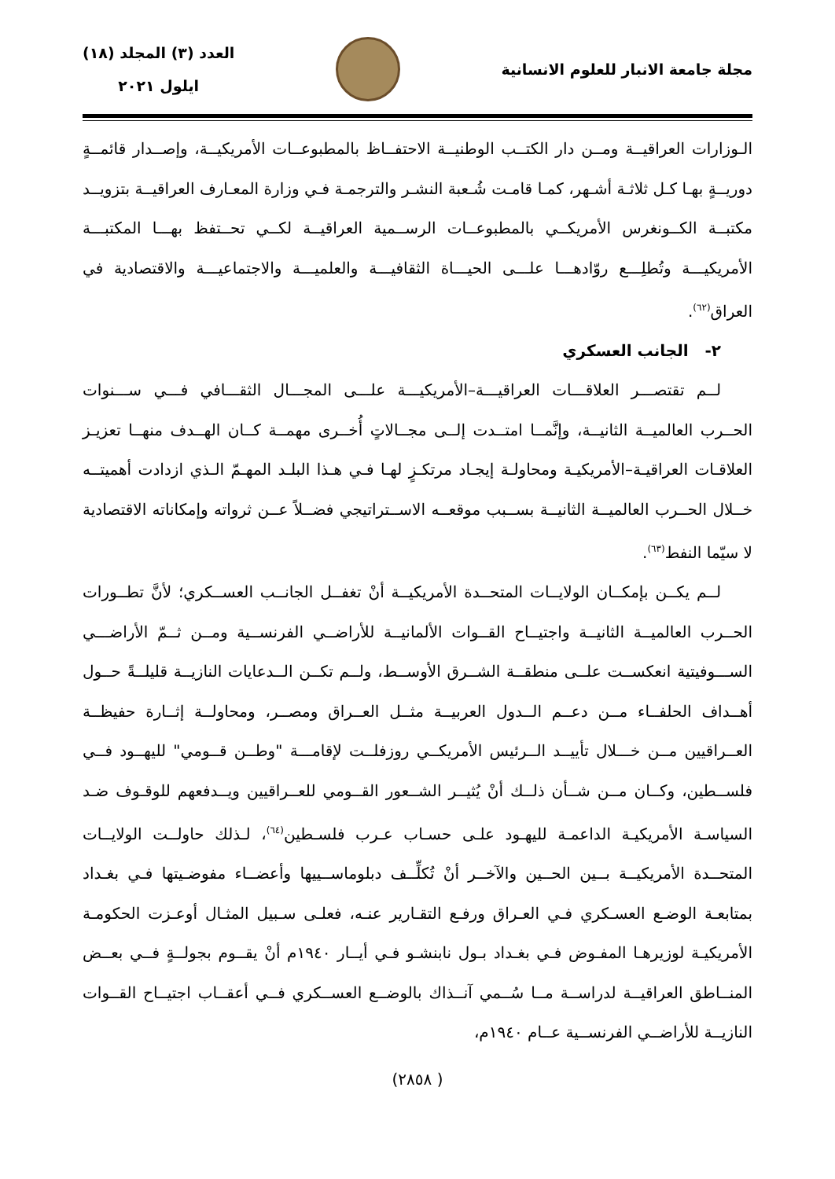مجلة جامعة الانبار للعلوم الانسانية
العدد (٣) المجلد (١٨)
ايلول ٢٠٢١
الـوزارات العراقيــة ومــن دار الكتــب الوطنيــة الاحتفــاظ بالمطبوعــات الأمريكيــة، وإصــدار قائمــةٍ دوريــةٍ بهـا كـل ثلاثـة أشـهر، كمـا قامـت شُـعبة النشـر والترجمـة فـي وزارة المعـارف العراقيــة بتزويــد مكتبــة الكــونغرس الأمريكــي بالمطبوعــات الرســمية العراقيــة لكــي تحــتفظ بهـــا المكتبـــة الأمريكيـــة وتُطلِـــع روّادهـــا علـــى الحيـــاة الثقافيـــة والعلميـــة والاجتماعيـــة والاقتصادية في العراق<sup>(٦٢)</sup>.
٢- الجانب العسكري
لــم تقتصـــر العلاقـــات العراقيـــة–الأمريكيـــة علـــى المجـــال الثقـــافي فـــي ســـنوات الحــرب العالميــة الثانيــة، وإنَّمــا امتــدت إلــى مجــالاتٍ أُخــرى مهمــة كــان الهــدف منهــا تعزيـز العلاقـات العراقيـة–الأمريكيـة ومحاولـة إيجـاد مرتكـزٍ لهـا فـي هـذا البلـد المهـمّ الـذي ازدادت أهميتــه خــلال الحــرب العالميــة الثانيــة بســبب موقعــه الاســتراتيجي فضــلاً عــن ثرواته وإمكاناته الاقتصادية لا سيّما النفط<sup>(٦٣)</sup>.
لــم يكــن بإمكــان الولايــات المتحــدة الأمريكيــة أنْ تغفــل الجانــب العســكري؛ لأنَّ تطــورات الحــرب العالميــة الثانيــة واجتيــاح القــوات الألمانيــة للأراضــي الفرنســية ومــن ثــمّ الأراضـــي الســـوفيتية انعكســت علــى منطقــة الشــرق الأوســط، ولــم تكــن الــدعايات النازيــة قليلــةً حــول أهــداف الحلفــاء مــن دعــم الــدول العربيــة مثــل العــراق ومصــر، ومحاولــة إثــارة حفيظــة العــراقيين مــن خـــلال تأييــد الــرئيس الأمريكــي روزفلــت لإقامـــة "وطــن قــومي" لليهــود فــي فلســطين، وكــان مــن شــأن ذلــك أنْ يُثيــر الشــعور القــومي للعــراقيين ويــدفعهم للوقـوف ضـد السياسـة الأمريكيـة الداعمـة لليهـود علـى حسـاب عـرب فلسـطين<sup>(٦٤)</sup>، لـذلك حاولــت الولايــات المتحــدة الأمريكيــة بــين الحــين والآخــر أنْ تُكلِّــف دبلوماســييها وأعضــاء مفوضـيتها فـي بغـداد بمتابعـة الوضـع العسـكري فـي العـراق ورفـع التقـارير عنـه، فعلـى سـبيل المثـال أوعـزت الحكومـة الأمريكيـة لوزيرهـا المفـوض فـي بغـداد بـول نابنشـو فـي أيــار ١٩٤٠م أنْ يقــوم بجولــةٍ فــي بعــض المنــاطق العراقيــة لدراســة مــا سُــمي آنــذاك بالوضــع العســكري فــي أعقــاب اجتيــاح القــوات النازيــة للأراضــي الفرنســية عــام ١٩٤٠م،
( ٢٨٥٨)